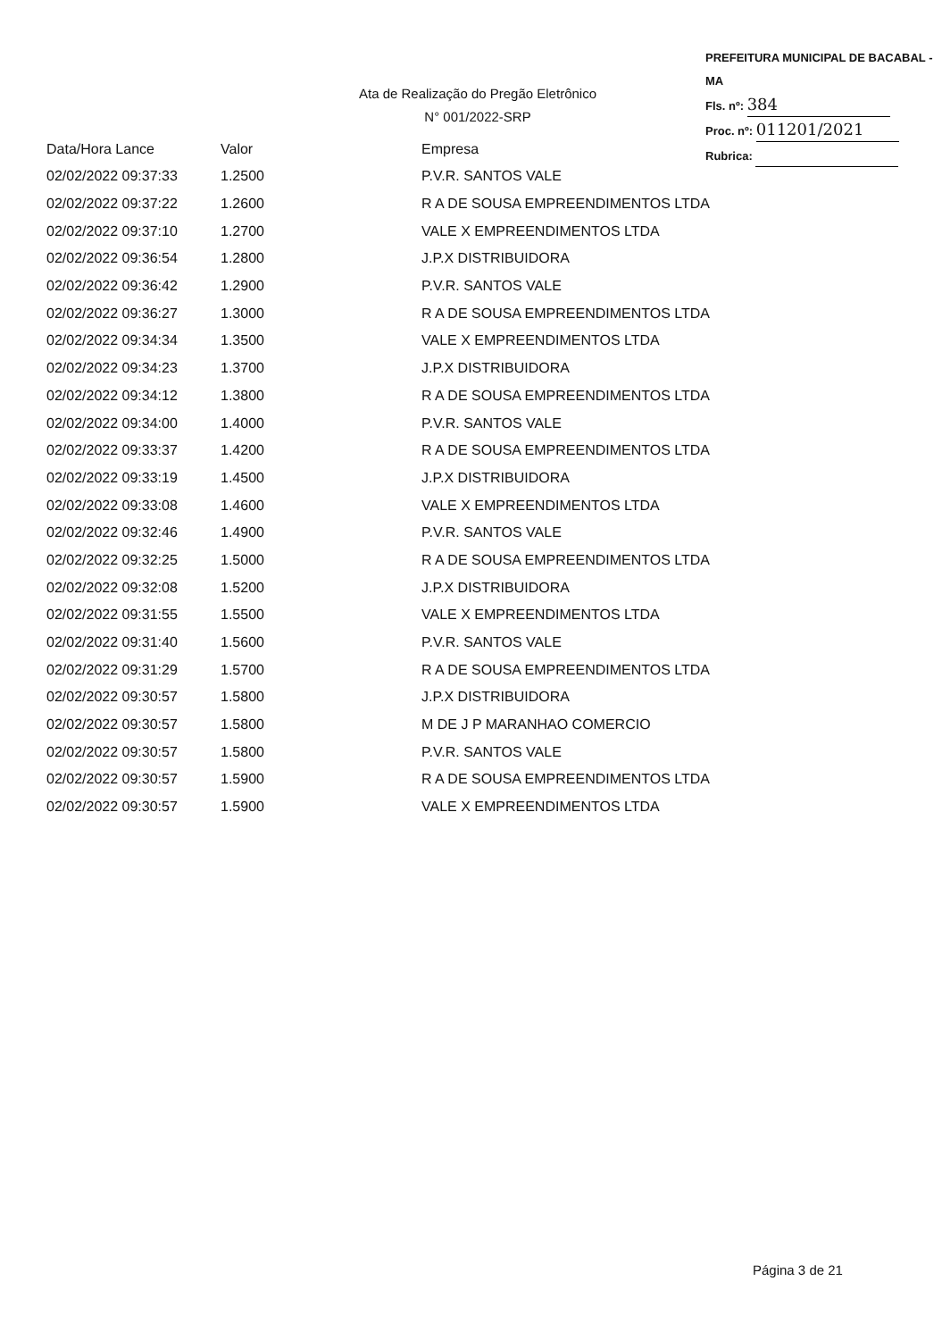PREFEITURA MUNICIPAL DE BACABAL - MA
Fls. nº: 384
Proc. nº: 011201/2021
Rubrica:
Ata de Realização do Pregão Eletrônico
N° 001/2022-SRP
| Data/Hora Lance | Valor | Empresa |
| --- | --- | --- |
| 02/02/2022 09:37:33 | 1.2500 | P.V.R. SANTOS VALE |
| 02/02/2022 09:37:22 | 1.2600 | R A DE SOUSA EMPREENDIMENTOS LTDA |
| 02/02/2022 09:37:10 | 1.2700 | VALE X EMPREENDIMENTOS LTDA |
| 02/02/2022 09:36:54 | 1.2800 | J.P.X DISTRIBUIDORA |
| 02/02/2022 09:36:42 | 1.2900 | P.V.R. SANTOS VALE |
| 02/02/2022 09:36:27 | 1.3000 | R A DE SOUSA EMPREENDIMENTOS LTDA |
| 02/02/2022 09:34:34 | 1.3500 | VALE X EMPREENDIMENTOS LTDA |
| 02/02/2022 09:34:23 | 1.3700 | J.P.X DISTRIBUIDORA |
| 02/02/2022 09:34:12 | 1.3800 | R A DE SOUSA EMPREENDIMENTOS LTDA |
| 02/02/2022 09:34:00 | 1.4000 | P.V.R. SANTOS VALE |
| 02/02/2022 09:33:37 | 1.4200 | R A DE SOUSA EMPREENDIMENTOS LTDA |
| 02/02/2022 09:33:19 | 1.4500 | J.P.X DISTRIBUIDORA |
| 02/02/2022 09:33:08 | 1.4600 | VALE X EMPREENDIMENTOS LTDA |
| 02/02/2022 09:32:46 | 1.4900 | P.V.R. SANTOS VALE |
| 02/02/2022 09:32:25 | 1.5000 | R A DE SOUSA EMPREENDIMENTOS LTDA |
| 02/02/2022 09:32:08 | 1.5200 | J.P.X DISTRIBUIDORA |
| 02/02/2022 09:31:55 | 1.5500 | VALE X EMPREENDIMENTOS LTDA |
| 02/02/2022 09:31:40 | 1.5600 | P.V.R. SANTOS VALE |
| 02/02/2022 09:31:29 | 1.5700 | R A DE SOUSA EMPREENDIMENTOS LTDA |
| 02/02/2022 09:30:57 | 1.5800 | J.P.X DISTRIBUIDORA |
| 02/02/2022 09:30:57 | 1.5800 | M DE J P MARANHAO COMERCIO |
| 02/02/2022 09:30:57 | 1.5800 | P.V.R. SANTOS VALE |
| 02/02/2022 09:30:57 | 1.5900 | R A DE SOUSA EMPREENDIMENTOS LTDA |
| 02/02/2022 09:30:57 | 1.5900 | VALE X EMPREENDIMENTOS LTDA |
Página 3 de 21